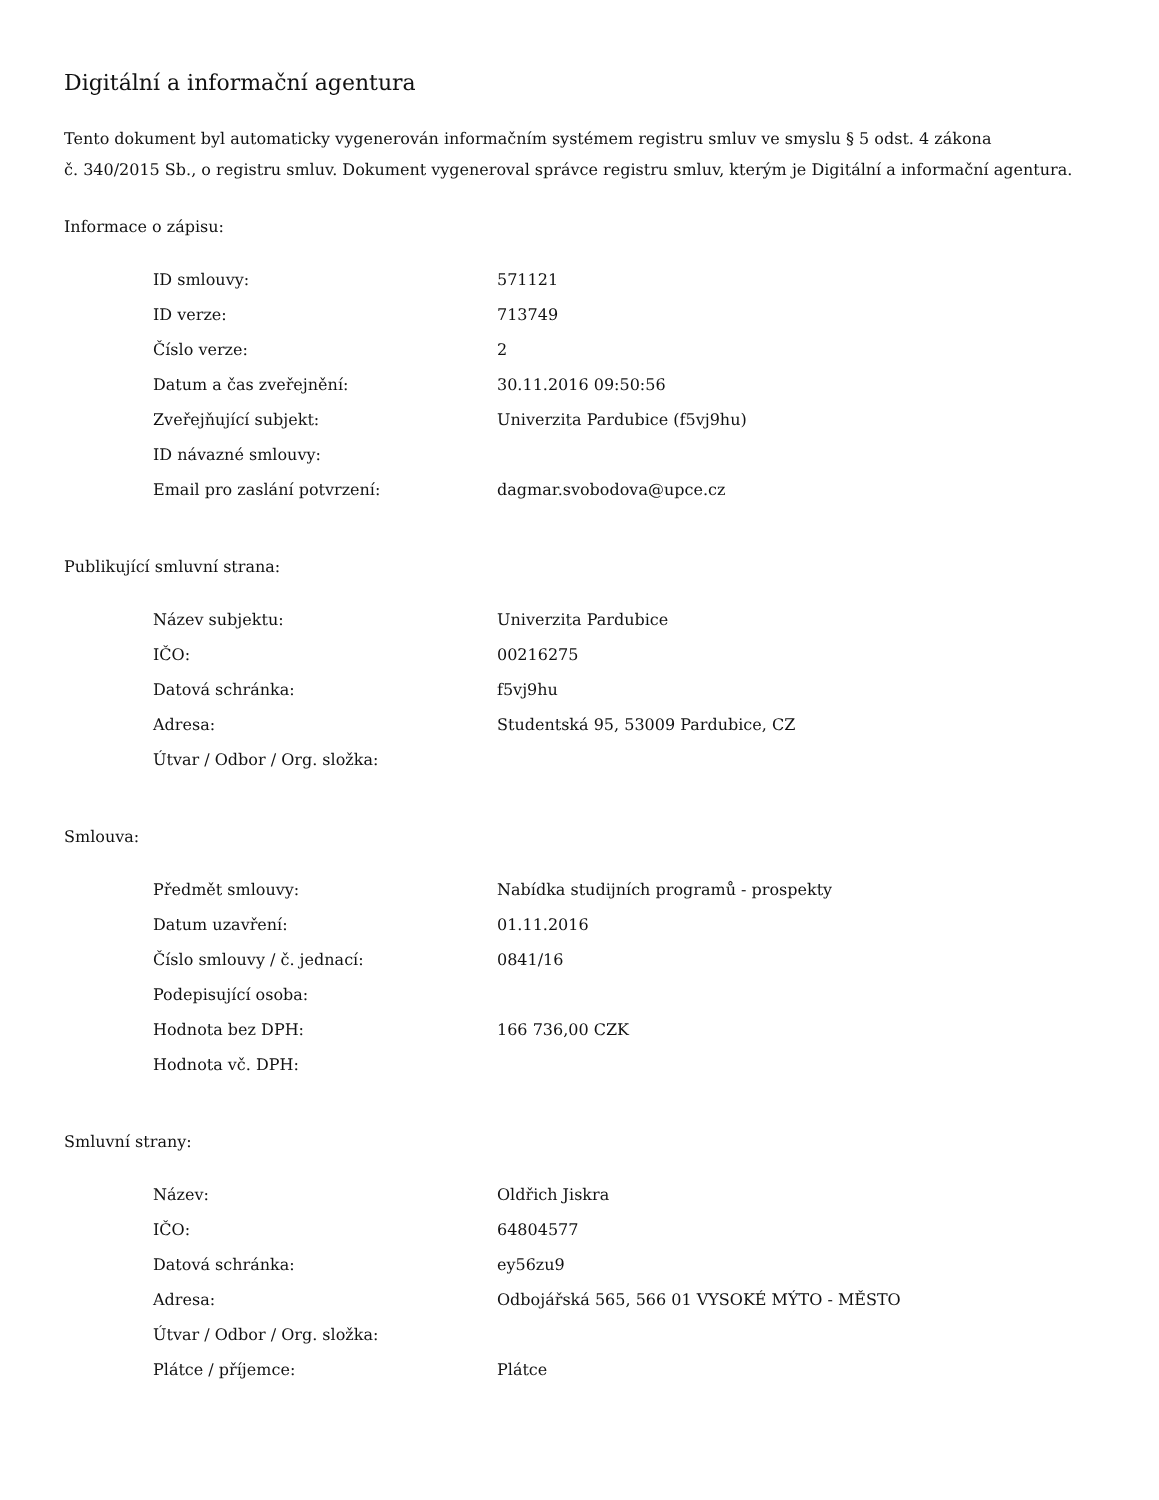Digitální a informační agentura
Tento dokument byl automaticky vygenerován informačním systémem registru smluv ve smyslu § 5 odst. 4 zákona
č. 340/2015 Sb., o registru smluv. Dokument vygeneroval správce registru smluv, kterým je Digitální a informační agentura.
Informace o zápisu:
| ID smlouvy: | 571121 |
| ID verze: | 713749 |
| Číslo verze: | 2 |
| Datum a čas zveřejnění: | 30.11.2016 09:50:56 |
| Zveřejňující subjekt: | Univerzita Pardubice (f5vj9hu) |
| ID návazné smlouvy: | |
| Email pro zaslání potvrzení: | dagmar.svobodova@upce.cz |
Publikující smluvní strana:
| Název subjektu: | Univerzita Pardubice |
| IČO: | 00216275 |
| Datová schránka: | f5vj9hu |
| Adresa: | Studentská 95, 53009 Pardubice, CZ |
| Útvar / Odbor / Org. složka: | |
Smlouva:
| Předmět smlouvy: | Nabídka studijních programů - prospekty |
| Datum uzavření: | 01.11.2016 |
| Číslo smlouvy / č. jednací: | 0841/16 |
| Podepisující osoba: | |
| Hodnota bez DPH: | 166 736,00 CZK |
| Hodnota vč. DPH: | |
Smluvní strany:
| Název: | Oldřich Jiskra |
| IČO: | 64804577 |
| Datová schránka: | ey56zu9 |
| Adresa: | Odbojářská 565, 566 01 VYSOKÉ MÝTO - MĚSTO |
| Útvar / Odbor / Org. složka: | |
| Plátce / příjemce: | Plátce |